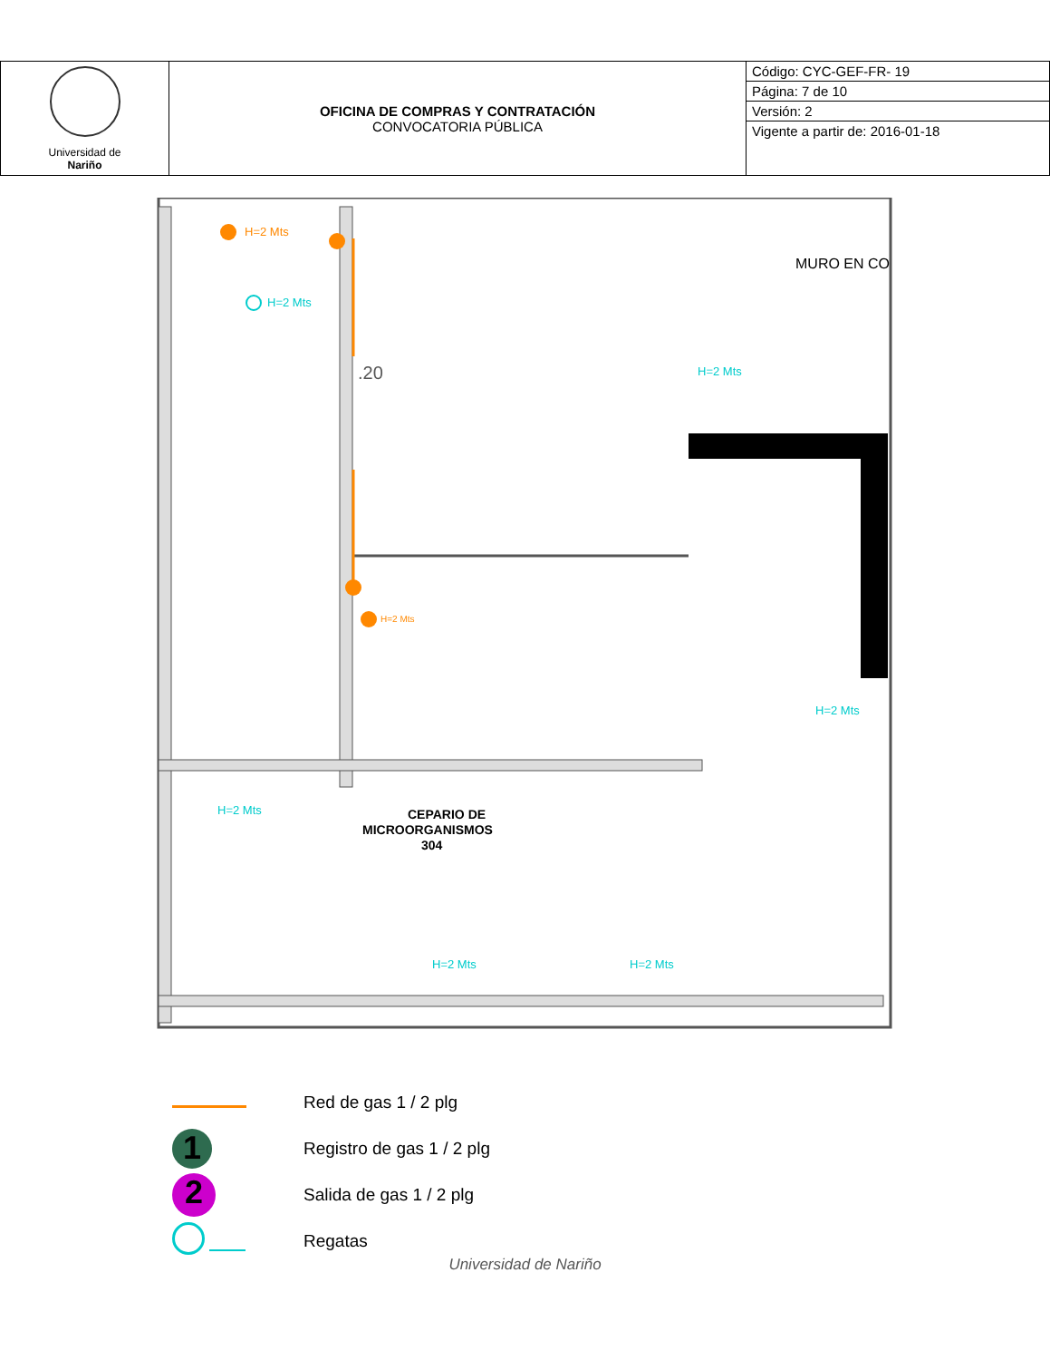| Universidad de Nariño | OFICINA DE COMPRAS Y CONTRATACIÓN CONVOCATORIA PÚBLICA | Código: CYC-GEF-FR- 19 |
| | | Página: 7 de 10 |
| | | Versión: 2 |
| | | Vigente a partir de: 2016-01-18 |
H=2 Mts
H=2 Mts
H=2 Mts
H=2 Mts
H=2 Mts
H=2 Mts
H=2 Mts
H=2 Mts
MURO EN CO
.20
CEPARIO DE
MICROORGANISMOS
304
Red de gas 1 / 2 plg
1 Registro de gas 1 / 2 plg
2 Salida de gas 1 / 2 plg
Regatas
Universidad de Nariño